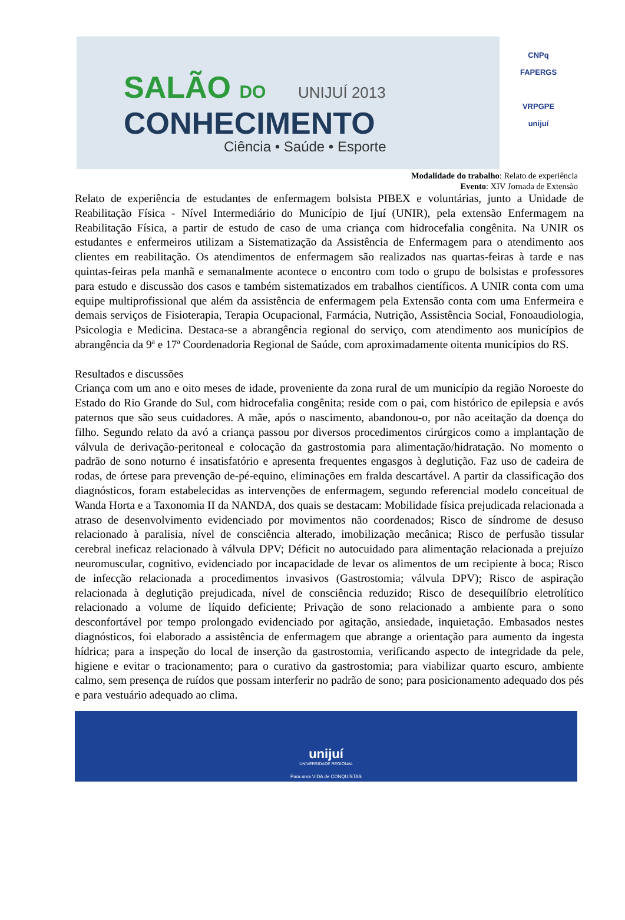SALÃO DO UNIJUÍ 2013
CONHECIMENTO
Ciência • Saúde • Esporte
CNPq
FAPERGS
VRPGPE
unijuí
Modalidade do trabalho: Relato de experiência
Evento: XIV Jornada de Extensão
Relato de experiência de estudantes de enfermagem bolsista PIBEX e voluntárias, junto a Unidade de Reabilitação Física - Nível Intermediário do Município de Ijuí (UNIR), pela extensão Enfermagem na Reabilitação Física, a partir de estudo de caso de uma criança com hidrocefalia congênita. Na UNIR os estudantes e enfermeiros utilizam a Sistematização da Assistência de Enfermagem para o atendimento aos clientes em reabilitação. Os atendimentos de enfermagem são realizados nas quartas-feiras à tarde e nas quintas-feiras pela manhã e semanalmente acontece o encontro com todo o grupo de bolsistas e professores para estudo e discussão dos casos e também sistematizados em trabalhos científicos. A UNIR conta com uma equipe multiprofissional que além da assistência de enfermagem pela Extensão conta com uma Enfermeira e demais serviços de Fisioterapia, Terapia Ocupacional, Farmácia, Nutrição, Assistência Social, Fonoaudiologia, Psicologia e Medicina. Destaca-se a abrangência regional do serviço, com atendimento aos municípios de abrangência da 9ª e 17ª Coordenadoria Regional de Saúde, com aproximadamente oitenta municípios do RS.
Resultados e discussões
Criança com um ano e oito meses de idade, proveniente da zona rural de um município da região Noroeste do Estado do Rio Grande do Sul, com hidrocefalia congênita; reside com o pai, com histórico de epilepsia e avós paternos que são seus cuidadores. A mãe, após o nascimento, abandonou-o, por não aceitação da doença do filho. Segundo relato da avó a criança passou por diversos procedimentos cirúrgicos como a implantação de válvula de derivação-peritoneal e colocação da gastrostomia para alimentação/hidratação. No momento o padrão de sono noturno é insatisfatório e apresenta frequentes engasgos à deglutição. Faz uso de cadeira de rodas, de órtese para prevenção de-pé-equino, eliminações em fralda descartável. A partir da classificação dos diagnósticos, foram estabelecidas as intervenções de enfermagem, segundo referencial modelo conceitual de Wanda Horta e a Taxonomia II da NANDA, dos quais se destacam: Mobilidade física prejudicada relacionada a atraso de desenvolvimento evidenciado por movimentos não coordenados; Risco de síndrome de desuso relacionado à paralisia, nível de consciência alterado, imobilização mecânica; Risco de perfusão tissular cerebral ineficaz relacionado à válvula DPV; Déficit no autocuidado para alimentação relacionada a prejuízo neuromuscular, cognitivo, evidenciado por incapacidade de levar os alimentos de um recipiente à boca; Risco de infecção relacionada a procedimentos invasivos (Gastrostomia; válvula DPV); Risco de aspiração relacionada à deglutição prejudicada, nível de consciência reduzido; Risco de desequilíbrio eletrolítico relacionado a volume de líquido deficiente; Privação de sono relacionado a ambiente para o sono desconfortável por tempo prolongado evidenciado por agitação, ansiedade, inquietação. Embasados nestes diagnósticos, foi elaborado a assistência de enfermagem que abrange a orientação para aumento da ingesta hídrica; para a inspeção do local de inserção da gastrostomia, verificando aspecto de integridade da pele, higiene e evitar o tracionamento; para o curativo da gastrostomia; para viabilizar quarto escuro, ambiente calmo, sem presença de ruídos que possam interferir no padrão de sono; para posicionamento adequado dos pés e para vestuário adequado ao clima.
unijuí
UNIVERSIDADE REGIONAL
Para uma VIDA de CONQUISTAS